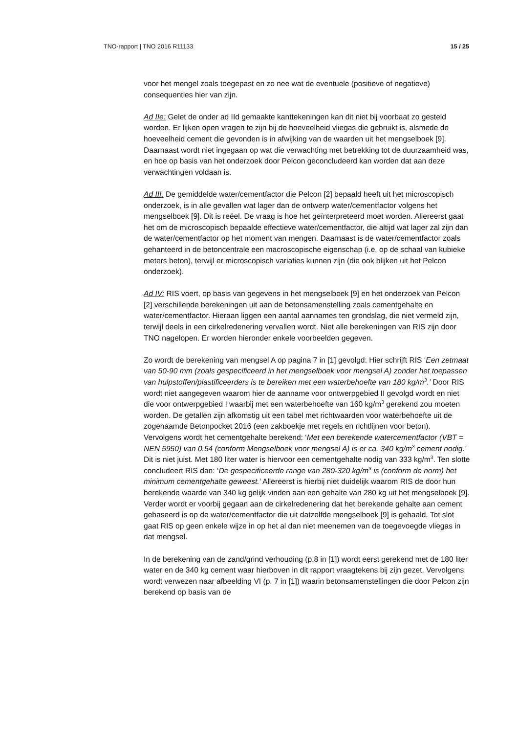TNO-rapport | TNO 2016 R11133 15 / 25
voor het mengel zoals toegepast en zo nee wat de eventuele (positieve of negatieve) consequenties hier van zijn.
Ad IIe: Gelet de onder ad IId gemaakte kanttekeningen kan dit niet bij voorbaat zo gesteld worden. Er lijken open vragen te zijn bij de hoeveelheid vliegas die gebruikt is, alsmede de hoeveelheid cement die gevonden is in afwijking van de waarden uit het mengselboek [9]. Daarnaast wordt niet ingegaan op wat die verwachting met betrekking tot de duurzaamheid was, en hoe op basis van het onderzoek door Pelcon geconcludeerd kan worden dat aan deze verwachtingen voldaan is.
Ad III: De gemiddelde water/cementfactor die Pelcon [2] bepaald heeft uit het microscopisch onderzoek, is in alle gevallen wat lager dan de ontwerp water/cementfactor volgens het mengselboek [9]. Dit is reëel. De vraag is hoe het geïnterpreteerd moet worden. Allereerst gaat het om de microscopisch bepaalde effectieve water/cementfactor, die altijd wat lager zal zijn dan de water/cementfactor op het moment van mengen. Daarnaast is de water/cementfactor zoals gehanteerd in de betoncentrale een macroscopische eigenschap (i.e. op de schaal van kubieke meters beton), terwijl er microscopisch variaties kunnen zijn (die ook blijken uit het Pelcon onderzoek).
Ad IV: RIS voert, op basis van gegevens in het mengselboek [9] en het onderzoek van Pelcon [2] verschillende berekeningen uit aan de betonsamenstelling zoals cementgehalte en water/cementfactor. Hieraan liggen een aantal aannames ten grondslag, die niet vermeld zijn, terwijl deels in een cirkelredenering vervallen wordt. Niet alle berekeningen van RIS zijn door TNO nagelopen. Er worden hieronder enkele voorbeelden gegeven.
Zo wordt de berekening van mengsel A op pagina 7 in [1] gevolgd: Hier schrijft RIS ‘Een zetmaat van 50-90 mm (zoals gespecificeerd in het mengselboek voor mengsel A) zonder het toepassen van hulpstoffen/plastificeerders is te bereiken met een waterbehoefte van 180 kg/m<sup>3</sup>.’ Door RIS wordt niet aangegeven waarom hier de aanname voor ontwerpgebied II gevolgd wordt en niet die voor ontwerpgebied I waarbij met een waterbehoefte van 160 kg/m<sup>3</sup> gerekend zou moeten worden. De getallen zijn afkomstig uit een tabel met richtwaarden voor waterbehoefte uit de zogenaamde Betonpocket 2016 (een zakboekje met regels en richtlijnen voor beton). Vervolgens wordt het cementgehalte berekend: ‘Met een berekende watercementfactor (VBT = NEN 5950) van 0.54 (conform Mengselboek voor mengsel A) is er ca. 340 kg/m<sup>3</sup> cement nodig.’ Dit is niet juist. Met 180 liter water is hiervoor een cementgehalte nodig van 333 kg/m<sup>3</sup>. Ten slotte concludeert RIS dan: ‘De gespecificeerde range van 280-320 kg/m<sup>3</sup> is (conform de norm) het minimum cementgehalte geweest.’ Allereerst is hierbij niet duidelijk waarom RIS de door hun berekende waarde van 340 kg gelijk vinden aan een gehalte van 280 kg uit het mengselboek [9]. Verder wordt er voorbij gegaan aan de cirkelredenering dat het berekende gehalte aan cement gebaseerd is op de water/cementfactor die uit datzelfde mengselboek [9] is gehaald. Tot slot gaat RIS op geen enkele wijze in op het al dan niet meenemen van de toegevoegde vliegas in dat mengsel.
In de berekening van de zand/grind verhouding (p.8 in [1]) wordt eerst gerekend met de 180 liter water en de 340 kg cement waar hierboven in dit rapport vraagtekens bij zijn gezet. Vervolgens wordt verwezen naar afbeelding VI (p. 7 in [1]) waarin betonsamenstellingen die door Pelcon zijn berekend op basis van de